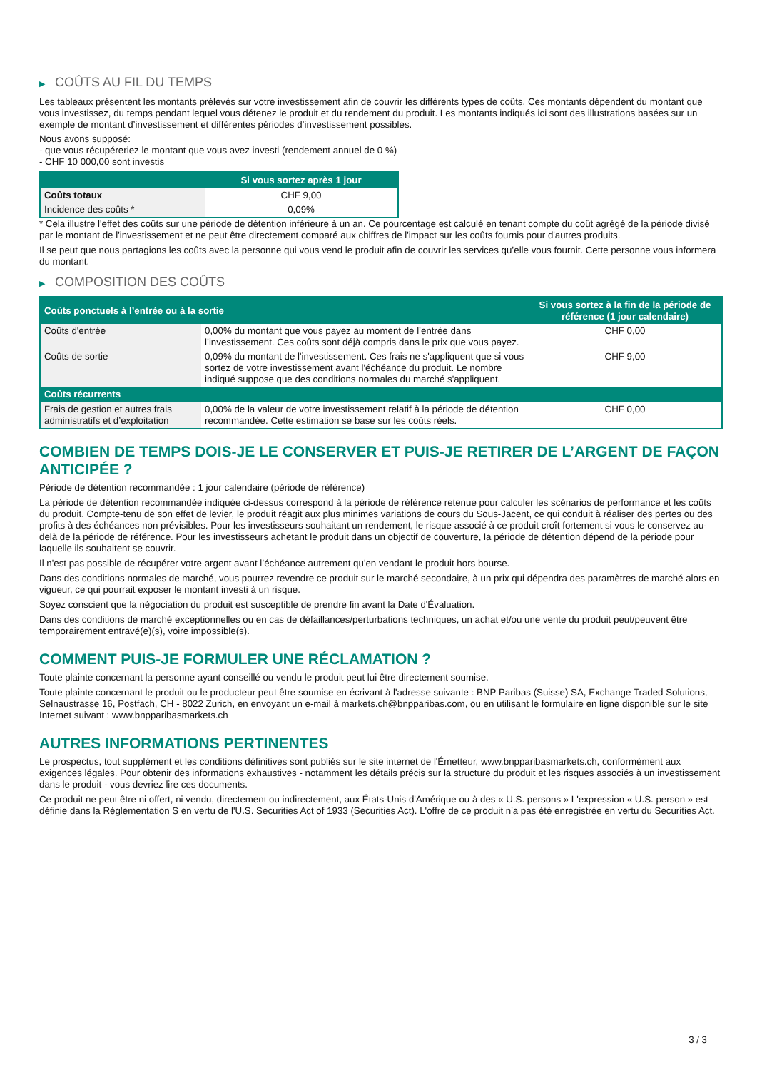▶ COÛTS AU FIL DU TEMPS
Les tableaux présentent les montants prélevés sur votre investissement afin de couvrir les différents types de coûts. Ces montants dépendent du montant que vous investissez, du temps pendant lequel vous détenez le produit et du rendement du produit. Les montants indiqués ici sont des illustrations basées sur un exemple de montant d’investissement et différentes périodes d’investissement possibles.
Nous avons supposé:
- que vous récupéreriez le montant que vous avez investi (rendement annuel de 0 %)
- CHF 10 000,00 sont investis
| | Si vous sortez après 1 jour |
| --- | --- |
| Coûts totaux | CHF 9,00 |
| Incidence des coûts * | 0,09% |
* Cela illustre l'effet des coûts sur une période de détention inférieure à un an. Ce pourcentage est calculé en tenant compte du coût agrégé de la période divisé par le montant de l'investissement et ne peut être directement comparé aux chiffres de l'impact sur les coûts fournis pour d'autres produits.
Il se peut que nous partagions les coûts avec la personne qui vous vend le produit afin de couvrir les services qu’elle vous fournit. Cette personne vous informera du montant.
▶ COMPOSITION DES COÛTS
| Coûts ponctuels à l’entrée ou à la sortie | | Si vous sortez à la fin de la période de référence (1 jour calendaire) |
| --- | --- | --- |
| Coûts d'entrée | 0,00% du montant que vous payez au moment de l’entrée dans l’investissement. Ces coûts sont déjà compris dans le prix que vous payez. | CHF 0,00 |
| Coûts de sortie | 0,09% du montant de l'investissement. Ces frais ne s'appliquent que si vous sortez de votre investissement avant l'échéance du produit. Le nombre indiqué suppose que des conditions normales du marché s'appliquent. | CHF 9,00 |
| Coûts récurrents | | |
| Frais de gestion et autres frais administratifs et d’exploitation | 0,00% de la valeur de votre investissement relatif à la période de détention recommandée. Cette estimation se base sur les coûts réels. | CHF 0,00 |
COMBIEN DE TEMPS DOIS-JE LE CONSERVER ET PUIS-JE RETIRER DE L’ARGENT DE FAÇON ANTICIPÉE ?
Période de détention recommandée : 1 jour calendaire (période de référence)
La période de détention recommandée indiquée ci-dessus correspond à la période de référence retenue pour calculer les scénarios de performance et les coûts du produit. Compte-tenu de son effet de levier, le produit réagit aux plus minimes variations de cours du Sous-Jacent, ce qui conduit à réaliser des pertes ou des profits à des échéances non prévisibles. Pour les investisseurs souhaitant un rendement, le risque associé à ce produit croît fortement si vous le conservez au-delà de la période de référence. Pour les investisseurs achetant le produit dans un objectif de couverture, la période de détention dépend de la période pour laquelle ils souhaitent se couvrir.
Il n'est pas possible de récupérer votre argent avant l’échéance autrement qu'en vendant le produit hors bourse.
Dans des conditions normales de marché, vous pourrez revendre ce produit sur le marché secondaire, à un prix qui dépendra des paramètres de marché alors en vigueur, ce qui pourrait exposer le montant investi à un risque.
Soyez conscient que la négociation du produit est susceptible de prendre fin avant la Date d'Évaluation.
Dans des conditions de marché exceptionnelles ou en cas de défaillances/perturbations techniques, un achat et/ou une vente du produit peut/peuvent être temporairement entravé(e)(s), voire impossible(s).
COMMENT PUIS-JE FORMULER UNE RÉCLAMATION ?
Toute plainte concernant la personne ayant conseillé ou vendu le produit peut lui être directement soumise.
Toute plainte concernant le produit ou le producteur peut être soumise en écrivant à l'adresse suivante : BNP Paribas (Suisse) SA, Exchange Traded Solutions, Selnaustrasse 16, Postfach, CH - 8022 Zurich, en envoyant un e-mail à markets.ch@bnpparibas.com, ou en utilisant le formulaire en ligne disponible sur le site Internet suivant : www.bnpparibasmarkets.ch
AUTRES INFORMATIONS PERTINENTES
Le prospectus, tout supplément et les conditions définitives sont publiés sur le site internet de l'Émetteur, www.bnpparibasmarkets.ch, conformément aux exigences légales. Pour obtenir des informations exhaustives - notamment les détails précis sur la structure du produit et les risques associés à un investissement dans le produit - vous devriez lire ces documents.
Ce produit ne peut être ni offert, ni vendu, directement ou indirectement, aux États-Unis d'Amérique ou à des « U.S. persons » L'expression « U.S. person » est définie dans la Réglementation S en vertu de l'U.S. Securities Act of 1933 (Securities Act). L'offre de ce produit n'a pas été enregistrée en vertu du Securities Act.
3 / 3